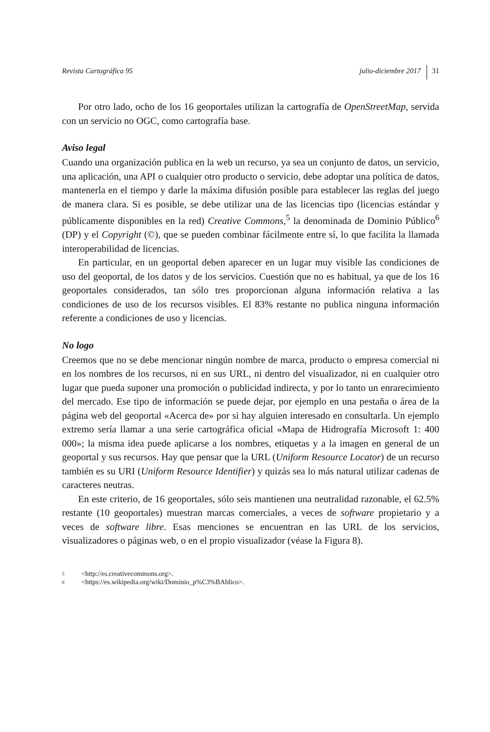Revista Cartográfica 95 julio-diciembre 2017 31
Por otro lado, ocho de los 16 geoportales utilizan la cartografía de OpenStreet­Map, servida con un servicio no OGC, como cartografía base.
Aviso legal
Cuando una organización publica en la web un recurso, ya sea un conjunto de datos, un servicio, una aplicación, una API o cualquier otro producto o servicio, debe adoptar una política de datos, mantenerla en el tiempo y darle la máxima difusión posible para establecer las reglas del juego de manera clara. Si es posible, se debe utilizar una de las licencias tipo (licencias estándar y públicamente disponibles en la red) Creative Commons,<sup>5</sup> la denominada de Dominio Público<sup>6</sup> (DP) y el Copyright (©), que se pueden combinar fácilmente entre sí, lo que facilita la llamada interope­rabilidad de licencias.
En particular, en un geoportal deben aparecer en un lugar muy visible las condi­ciones de uso del geoportal, de los datos y de los servicios. Cuestión que no es habitual, ya que de los 16 geoportales considerados, tan sólo tres proporcionan alguna información relativa a las condiciones de uso de los recursos visibles. El 83% restante no publica ninguna información referente a condiciones de uso y licencias.
No logo
Creemos que no se debe mencionar ningún nombre de marca, producto o empresa comercial ni en los nombres de los recursos, ni en sus URL, ni dentro del visualiza­dor, ni en cualquier otro lugar que pueda suponer una promoción o publicidad indi­recta, y por lo tanto un enrarecimiento del mercado. Ese tipo de información se puede dejar, por ejemplo en una pestaña o área de la página web del geoportal «Acerca de» por si hay alguien interesado en consultarla. Un ejemplo extremo sería llamar a una serie cartográfica oficial «Mapa de Hidrografía Microsoft 1: 400 000»; la misma idea puede aplicarse a los nombres, etiquetas y a la imagen en general de un geoportal y sus recursos. Hay que pensar que la URL (Uniform Resource Loca­tor) de un recurso también es su URI (Uniform Resource Identifier) y quizás sea lo más natural utilizar cadenas de caracteres neutras.
En este criterio, de 16 geoportales, sólo seis mantienen una neutralidad razona­ble, el 62.5% restante (10 geoportales) muestran marcas comerciales, a veces de software propietario y a veces de software libre. Esas menciones se encuentran en las URL de los servicios, visualizadores o páginas web, o en el propio visualizador (véase la Figura 8).
5 <http://es.creativecommons.org>.
6 <https://es.wikipedia.org/wiki/Dominio_p%C3%BAblico>.